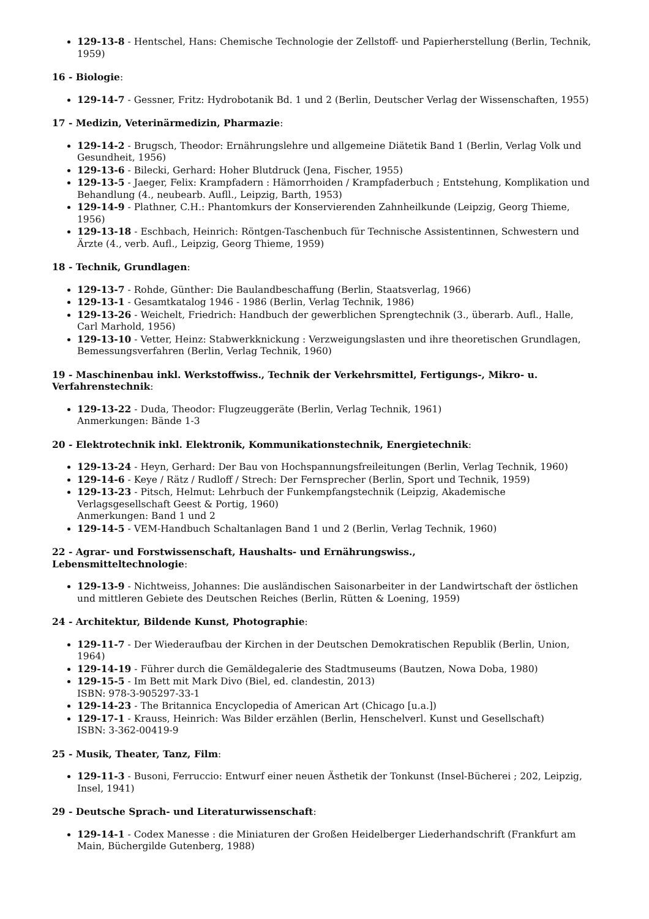129-13-8 - Hentschel, Hans: Chemische Technologie der Zellstoff- und Papierherstellung (Berlin, Technik, 1959)
16 - Biologie:
129-14-7 - Gessner, Fritz: Hydrobotanik Bd. 1 und 2 (Berlin, Deutscher Verlag der Wissenschaften, 1955)
17 - Medizin, Veterinärmedizin, Pharmazie:
129-14-2 - Brugsch, Theodor: Ernährungslehre und allgemeine Diätetik Band 1 (Berlin, Verlag Volk und Gesundheit, 1956)
129-13-6 - Bilecki, Gerhard: Hoher Blutdruck (Jena, Fischer, 1955)
129-13-5 - Jaeger, Felix: Krampfadern : Hämorrhoiden / Krampfaderbuch ; Entstehung, Komplikation und Behandlung (4., neubearb. Aufll., Leipzig, Barth, 1953)
129-14-9 - Plathner, C.H.: Phantomkurs der Konservierenden Zahnheilkunde (Leipzig, Georg Thieme, 1956)
129-13-18 - Eschbach, Heinrich: Röntgen-Taschenbuch für Technische Assistentinnen, Schwestern und Ärzte (4., verb. Aufl., Leipzig, Georg Thieme, 1959)
18 - Technik, Grundlagen:
129-13-7 - Rohde, Günther: Die Baulandbeschaffung (Berlin, Staatsverlag, 1966)
129-13-1 - Gesamtkatalog 1946 - 1986 (Berlin, Verlag Technik, 1986)
129-13-26 - Weichelt, Friedrich: Handbuch der gewerblichen Sprengtechnik (3., überarb. Aufl., Halle, Carl Marhold, 1956)
129-13-10 - Vetter, Heinz: Stabwerkknickung : Verzweigungslasten und ihre theoretischen Grundlagen, Bemessungsverfahren (Berlin, Verlag Technik, 1960)
19 - Maschinenbau inkl. Werkstoffwiss., Technik der Verkehrsmittel, Fertigungs-, Mikro- u. Verfahrenstechnik:
129-13-22 - Duda, Theodor: Flugzeuggeräte (Berlin, Verlag Technik, 1961)
Anmerkungen: Bände 1-3
20 - Elektrotechnik inkl. Elektronik, Kommunikationstechnik, Energietechnik:
129-13-24 - Heyn, Gerhard: Der Bau von Hochspannungsfreileitungen (Berlin, Verlag Technik, 1960)
129-14-6 - Keye / Rätz / Rudloff / Strech: Der Fernsprecher (Berlin, Sport und Technik, 1959)
129-13-23 - Pitsch, Helmut: Lehrbuch der Funkempfangstechnik (Leipzig, Akademische Verlagsgesellschaft Geest & Portig, 1960)
Anmerkungen: Band 1 und 2
129-14-5 - VEM-Handbuch Schaltanlagen Band 1 und 2 (Berlin, Verlag Technik, 1960)
22 - Agrar- und Forstwissenschaft, Haushalts- und Ernährungswiss.,
Lebensmitteltechnologie:
129-13-9 - Nichtweiss, Johannes: Die ausländischen Saisonarbeiter in der Landwirtschaft der östlichen und mittleren Gebiete des Deutschen Reiches (Berlin, Rütten & Loening, 1959)
24 - Architektur, Bildende Kunst, Photographie:
129-11-7 - Der Wiederaufbau der Kirchen in der Deutschen Demokratischen Republik (Berlin, Union, 1964)
129-14-19 - Führer durch die Gemäldegalerie des Stadtmuseums (Bautzen, Nowa Doba, 1980)
129-15-5 - Im Bett mit Mark Divo (Biel, ed. clandestin, 2013)
ISBN: 978-3-905297-33-1
129-14-23 - The Britannica Encyclopedia of American Art (Chicago [u.a.])
129-17-1 - Krauss, Heinrich: Was Bilder erzählen (Berlin, Henschelverl. Kunst und Gesellschaft)
ISBN: 3-362-00419-9
25 - Musik, Theater, Tanz, Film:
129-11-3 - Busoni, Ferruccio: Entwurf einer neuen Ästhetik der Tonkunst (Insel-Bücherei ; 202, Leipzig, Insel, 1941)
29 - Deutsche Sprach- und Literaturwissenschaft:
129-14-1 - Codex Manesse : die Miniaturen der Großen Heidelberger Liederhandschrift (Frankfurt am Main, Büchergilde Gutenberg, 1988)